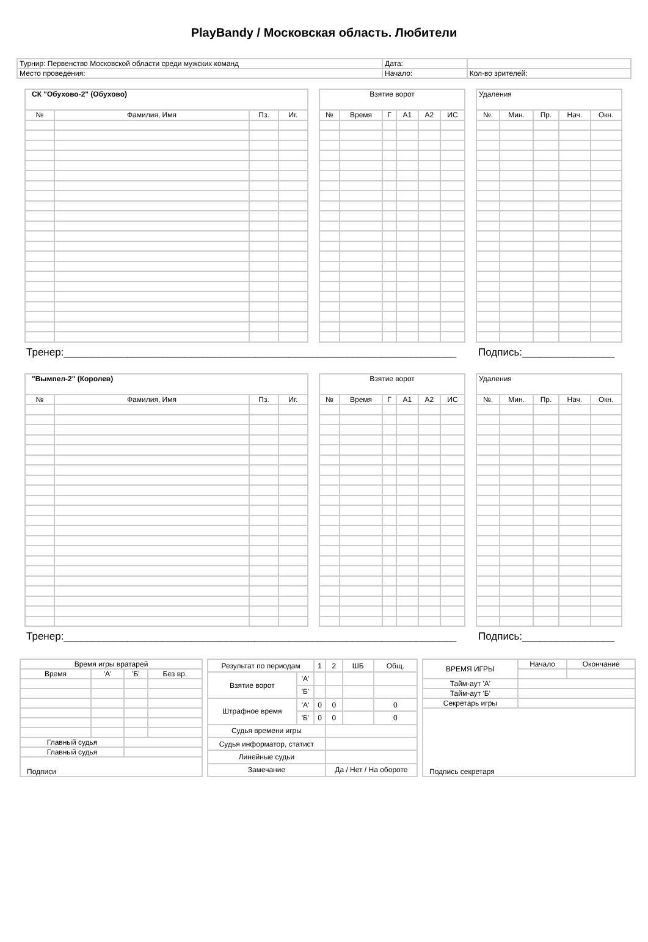PlayBandy / Московская область. Любители
| Турнир: Первенство Московской области среди мужских команд | Дата: | |
| Место проведения: | Начало: | Кол-во зрителей: |
| СК "Обухово-2" (Обухово) | | | |
| № | Фамилия, Имя | Пз. | Иг. |
| Взятие ворот | | | | | |
| № | Время | Г | А1 | А2 | ИС |
| Удаления | | | | |
| №. | Мин. | Пр. | Нач. | Окн. |
Тренер:____________________________________________________________________
Подпись:________________
| "Вымпел-2" (Королев) | | | |
| № | Фамилия, Имя | Пз. | Иг. |
| Взятие ворот | | | | | |
| № | Время | Г | А1 | А2 | ИС |
| Удаления | | | | |
| №. | Мин. | Пр. | Нач. | Окн. |
Тренер:____________________________________________________________________
Подпись:________________
| Время игры вратарей | | | |
| Время | 'А' | 'Б' | Без вр. |
| Главный судья | | | |
| Главный судья | | | |
| Подписи | | | |
| Результат по периодам | | 1 | 2 | ШБ | Общ. |
| Взятие ворот | 'А' | | | | |
| | 'Б' | | | | |
| Штрафное время | 'А' | 0 | 0 | | 0 |
| | 'Б' | 0 | 0 | | 0 |
| Судья времени игры | | | | | |
| Судья информатор, статист | | | | | |
| Линейные судьи | | | | | |
| Замечание | | | Да / Нет / На обороте | | |
| ВРЕМЯ ИГРЫ | Начало | Окончание |
| Тайм-аут 'А' | | |
| Тайм-аут 'Б' | | |
| Секретарь игры | | |
| Подпись секретаря | | |